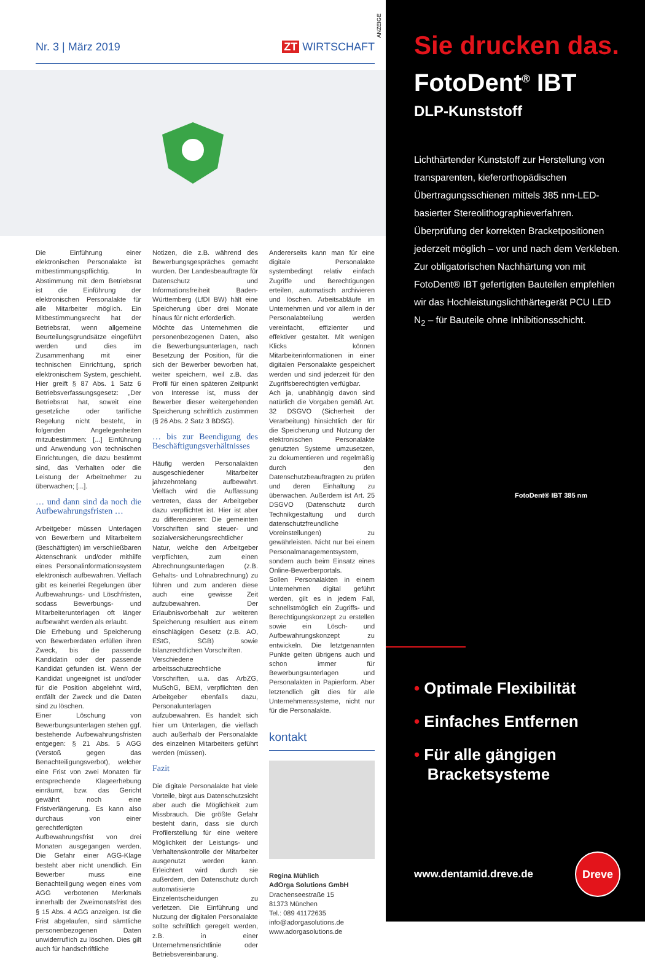ANZEIGE
Nr. 3 | März 2019 ZT WIRTSCHAFT
Die Einführung einer elektronischen Personalakte ist mitbestimmungspflichtig. In Abstimmung mit dem Betriebsrat ist die Einführung der elektronischen Personalakte für alle Mitarbeiter möglich. Ein Mitbestimmungsrecht hat der Betriebsrat, wenn allgemeine Beurteilungsgrundsätze eingeführt werden und dies im Zusammenhang mit einer technischen Einrichtung, sprich elektronischem System, geschieht. Hier greift § 87 Abs. 1 Satz 6 Betriebsverfassungsgesetz: „Der Betriebsrat hat, soweit eine gesetzliche oder tarifliche Regelung nicht besteht, in folgenden Angelegenheiten mitzubestimmen: [...] Einführung und Anwendung von technischen Einrichtungen, die dazu bestimmt sind, das Verhalten oder die Leistung der Arbeitnehmer zu überwachen; [...].
… und dann sind da noch die Aufbewahrungsfristen …
Arbeitgeber müssen Unterlagen von Bewerbern und Mitarbeitern (Beschäftigten) im verschließbaren Aktenschrank und/oder mithilfe eines Personalinformationssystem elektronisch aufbewahren. Vielfach gibt es keinerlei Regelungen über Aufbewahrungs- und Löschfristen, sodass Bewerbungs- und Mitarbeiterunterlagen oft länger aufbewahrt werden als erlaubt.
Die Erhebung und Speicherung von Bewerberdaten erfüllen ihren Zweck, bis die passende Kandidatin oder der passende Kandidat gefunden ist. Wenn der Kandidat ungeeignet ist und/oder für die Position abgelehnt wird, entfällt der Zweck und die Daten sind zu löschen.
Einer Löschung von Bewerbungsunterlagen stehen ggf. bestehende Aufbewahrungsfristen entgegen: § 21 Abs. 5 AGG (Verstoß gegen das Benachteiligungsverbot), welcher eine Frist von zwei Monaten für entsprechende Klageerhebung einräumt, bzw. das Gericht gewährt noch eine Fristverlängerung. Es kann also durchaus von einer gerechtfertigten Aufbewahrungsfrist von drei Monaten ausgegangen werden. Die Gefahr einer AGG-Klage besteht aber nicht unendlich. Ein Bewerber muss eine Benachteiligung wegen eines vom AGG verbotenen Merkmals innerhalb der Zweimonatsfrist des § 15 Abs. 4 AGG anzeigen. Ist die Frist abgelaufen, sind sämtliche personenbezogenen Daten unwiderruflich zu löschen. Dies gilt auch für handschriftliche
Notizen, die z.B. während des Bewerbungsgespräches gemacht wurden. Der Landesbeauftragte für Datenschutz und Informationsfreiheit Baden-Württemberg (LfDI BW) hält eine Speicherung über drei Monate hinaus für nicht erforderlich.
Möchte das Unternehmen die personenbezogenen Daten, also die Bewerbungsunterlagen, nach Besetzung der Position, für die sich der Bewerber beworben hat, weiter speichern, weil z.B. das Profil für einen späteren Zeitpunkt von Interesse ist, muss der Bewerber dieser weitergehenden Speicherung schriftlich zustimmen (§ 26 Abs. 2 Satz 3 BDSG).
… bis zur Beendigung des Beschäftigungsverhältnisses
Häufig werden Personalakten ausgeschiedener Mitarbeiter jahrzehntelang aufbewahrt. Vielfach wird die Auffassung vertreten, dass der Arbeitgeber dazu verpflichtet ist. Hier ist aber zu differenzieren: Die gemeinten Vorschriften sind steuer- und sozialversicherungsrechtlicher Natur, welche den Arbeitgeber verpflichten, zum einen Abrechnungsunterlagen (z.B. Gehalts- und Lohnabrechnung) zu führen und zum anderen diese auch eine gewisse Zeit aufzubewahren. Der Erlaubnisvorbehalt zur weiteren Speicherung resultiert aus einem einschlägigen Gesetz (z.B. AO, EStG, SGB) sowie bilanzrechtlichen Vorschriften.
Verschiedene arbeitsschutzrechtliche Vorschriften, u.a. das ArbZG, MuSchG, BEM, verpflichten den Arbeitgeber ebenfalls dazu, Personalunterlagen aufzubewahren. Es handelt sich hier um Unterlagen, die vielfach auch außerhalb der Personalakte des einzelnen Mitarbeiters geführt werden (müssen).
Fazit
Die digitale Personalakte hat viele Vorteile, birgt aus Datenschutzsicht aber auch die Möglichkeit zum Missbrauch. Die größte Gefahr besteht darin, dass sie durch Profilerstellung für eine weitere Möglichkeit der Leistungs- und Verhaltenskontrolle der Mitarbeiter ausgenutzt werden kann. Erleichtert wird durch sie außerdem, den Datenschutz durch automatisierte Einzelentscheidungen zu verletzen. Die Einführung und Nutzung der digitalen Personalakte sollte schriftlich geregelt werden, z.B. in einer Unternehmensrichtlinie oder Betriebsvereinbarung.
Andererseits kann man für eine digitale Personalakte systembedingt relativ einfach Zugriffe und Berechtigungen erteilen, automatisch archivieren und löschen. Arbeitsabläufe im Unternehmen und vor allem in der Personalabteilung werden vereinfacht, effizienter und effektiver gestaltet. Mit wenigen Klicks können Mitarbeiterinformationen in einer digitalen Personalakte gespeichert werden und sind jederzeit für den Zugriffsberechtigten verfügbar.
Ach ja, unabhängig davon sind natürlich die Vorgaben gemäß Art. 32 DSGVO (Sicherheit der Verarbeitung) hinsichtlich der für die Speicherung und Nutzung der elektronischen Personalakte genutzten Systeme umzusetzen, zu dokumentieren und regelmäßig durch den Datenschutzbeauftragten zu prüfen und deren Einhaltung zu überwachen. Außerdem ist Art. 25 DSGVO (Datenschutz durch Technikgestaltung und durch datenschutzfreundliche Voreinstellungen) zu gewährleisten. Nicht nur bei einem Personalmanagementsystem, sondern auch beim Einsatz eines Online-Bewerberportals.
Sollen Personalakten in einem Unternehmen digital geführt werden, gilt es in jedem Fall, schnellstmöglich ein Zugriffs- und Berechtigungskonzept zu erstellen sowie ein Lösch- und Aufbewahrungskonzept zu entwickeln. Die letztgenannten Punkte gelten übrigens auch und schon immer für Bewerbungsunterlagen und Personalakten in Papierform. Aber letztendlich gilt dies für alle Unternehmenssysteme, nicht nur für die Personalakte.
kontakt
Regina Mühlich
AdOrga Solutions GmbH
Drachenseestraße 15
81373 München
Tel.: 089 41172635
info@adorgasolutions.de
www.adorgasolutions.de
Sie drucken das.
FotoDent<sup>®</sup> IBT
DLP-Kunststoff
Lichthärtender Kunststoff zur Herstellung von transparenten, kieferorthopädischen Übertragungsschienen mittels 385 nm-LED-basierter Stereolithographieverfahren. Überprüfung der korrekten Bracketpositionen jederzeit möglich – vor und nach dem Verkleben. Zur obligatorischen Nachhärtung von mit FotoDent® IBT gefertigten Bauteilen empfehlen wir das Hochleistungslichthärtegerät PCU LED N<sub>2</sub> – für Bauteile ohne Inhibitionsschicht.
FotoDent® IBT 385 nm
• Optimale Flexibilität
• Einfaches Entfernen
• Für alle gängigen
Bracketsysteme
www.dentamid.dreve.de Dreve